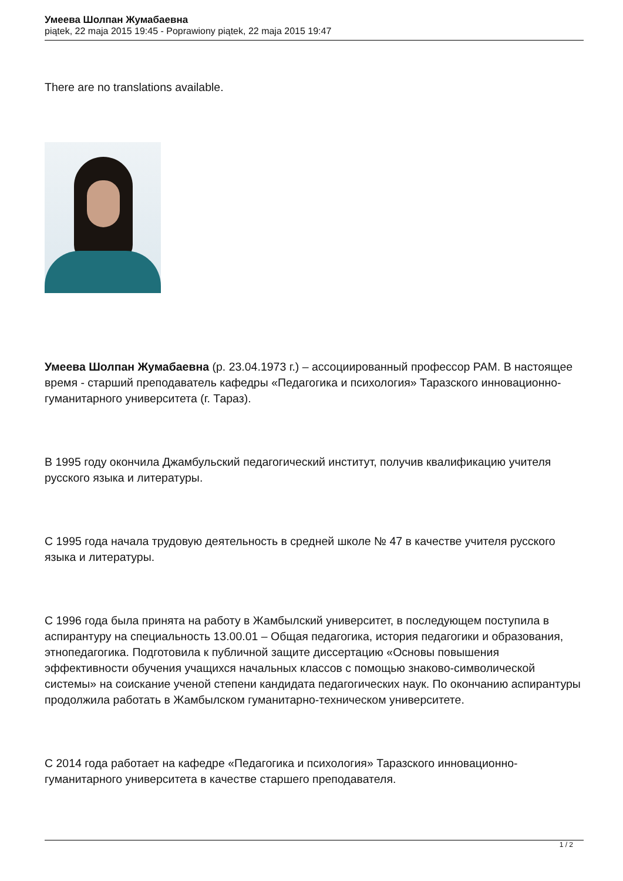Умеева Шолпан Жумабаевна
piątek, 22 maja 2015 19:45 - Poprawiony piątek, 22 maja 2015 19:47
There are no translations available.
Умеева Шолпан Жумабаевна (р. 23.04.1973 г.) – ассоциированный профессор РАМ. В настоящее время - старший преподаватель кафедры «Педагогика и психология» Таразского инновационно-гуманитарного университета (г. Тараз).
В 1995 году окончила Джамбульский педагогический институт, получив квалификацию учителя русского языка и литературы.
С 1995 года начала трудовую деятельность в средней школе № 47 в качестве учителя русского языка и литературы.
С 1996 года была принята на работу в Жамбылский университет, в последующем поступила в аспирантуру на специальность 13.00.01 – Общая педагогика, история педагогики и образования, этнопедагогика. Подготовила к публичной защите диссертацию «Основы повышения эффективности обучения учащихся начальных классов с помощью знаково-символической системы» на соискание ученой степени кандидата педагогических наук. По окончанию аспирантуры продолжила работать в Жамбылском гуманитарно-техническом университете.
С 2014 года работает на кафедре «Педагогика и психология» Таразского инновационно-гуманитарного университета в качестве старшего преподавателя.
1 / 2